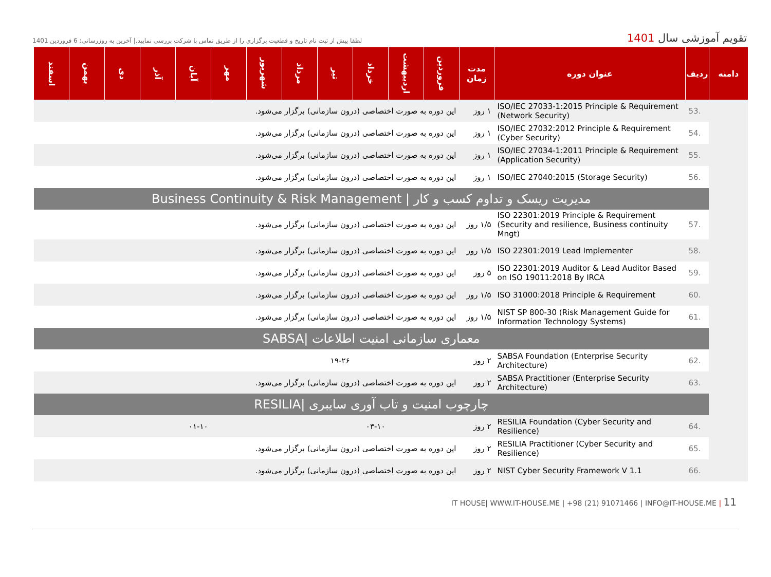تقویم آموزشی سال 1401
لطفا پیش از ثبت نام تاریخ و قطعیت برگزاری را از طریق تماس با شرکت بررسی نمایید.| آخرین به روزرسانی: 6 فروردین 1401
| دامنه | ردیف | عنوان دوره | مدت زمان | فروردین | اردیبهشت | خرداد | تیر | مرداد | شهریور | مهر | آبان | آذر | دی | بهمن | اسفند |
| --- | --- | --- | --- | --- | --- | --- | --- | --- | --- | --- | --- | --- | --- | --- | --- |
| | 53. | ISO/IEC 27033-1:2015 Principle & Requirement (Network Security) | ۱ روز | این دوره به صورت اختصاصی (درون سازمانی) برگزار می‌شود. | | | | | | | | | | | |
| | 54. | ISO/IEC 27032:2012 Principle & Requirement (Cyber Security) | ۱ روز | این دوره به صورت اختصاصی (درون سازمانی) برگزار می‌شود. | | | | | | | | | | | |
| | 55. | ISO/IEC 27034-1:2011 Principle & Requirement (Application Security) | ۱ روز | این دوره به صورت اختصاصی (درون سازمانی) برگزار می‌شود. | | | | | | | | | | | |
| | 56. | ISO/IEC 27040:2015 (Storage Security) | ۱ روز | این دوره به صورت اختصاصی (درون سازمانی) برگزار می‌شود. | | | | | | | | | | | |
| | مدیریت ریسک و تداوم کسب و کار / Business Continuity & Risk Management | | | | | | | | | | | | | | |
| | 57. | ISO 22301:2019 Principle & Requirement (Security and resilience, Business continuity Mngt) | ۱/۵ روز | این دوره به صورت اختصاصی (درون سازمانی) برگزار می‌شود. | | | | | | | | | | | |
| | 58. | ISO 22301:2019 Lead Implementer | ۱/۵ روز | این دوره به صورت اختصاصی (درون سازمانی) برگزار می‌شود. | | | | | | | | | | | |
| | 59. | ISO 22301:2019 Auditor & Lead Auditor Based on ISO 19011:2018 By IRCA | ۵ روز | این دوره به صورت اختصاصی (درون سازمانی) برگزار می‌شود. | | | | | | | | | | | |
| | 60. | ISO 31000:2018 Principle & Requirement | ۱/۵ روز | این دوره به صورت اختصاصی (درون سازمانی) برگزار می‌شود. | | | | | | | | | | | |
| | 61. | NIST SP 800-30 (Risk Management Guide for Information Technology Systems) | ۱/۵ روز | این دوره به صورت اختصاصی (درون سازمانی) برگزار می‌شود. | | | | | | | | | | | |
| | معماری سازمانی امنیت اطلاعات /SABSA | | | | | | | | | | | | | | |
| | 62. | SABSA Foundation (Enterprise Security Architecture) | ۲ روز | | | | ۱۹-۲۶ | | | | | | | | |
| | 63. | SABSA Practitioner (Enterprise Security Architecture) | ۲ روز | این دوره به صورت اختصاصی (درون سازمانی) برگزار می‌شود. | | | | | | | | | | | |
| | چارچوب امنیت و تاب آوری سایبری /RESILIA | | | | | | | | | | | | | | |
| | 64. | RESILIA Foundation (Cyber Security and Resilience) | ۲ روز | | | ۰۳-۱۰ | | | | | ۰۱-۱۰ | | | | |
| | 65. | RESILIA Practitioner (Cyber Security and Resilience) | ۲ روز | این دوره به صورت اختصاصی (درون سازمانی) برگزار می‌شود. | | | | | | | | | | | |
| | 66. | NIST Cyber Security Framework V 1.1 | ۲ روز | این دوره به صورت اختصاصی (درون سازمانی) برگزار می‌شود. | | | | | | | | | | | |
IT HOUSE| WWW.IT-HOUSE.ME | +98 (21) 91071466 | INFO@IT-HOUSE.ME | 11